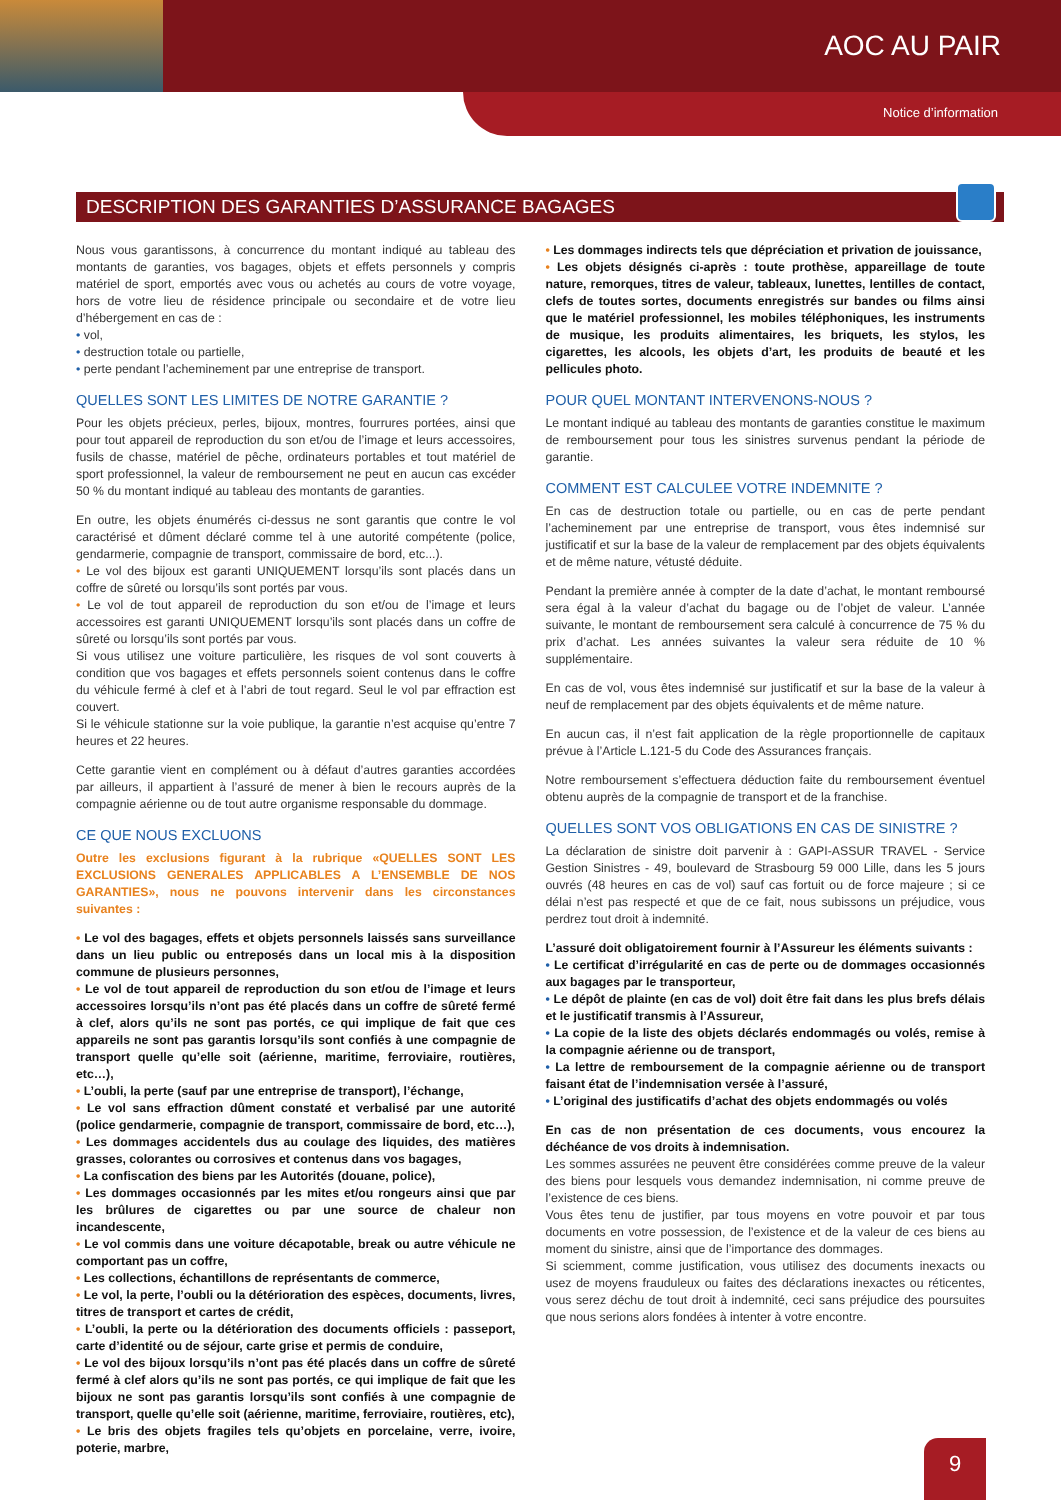AOC AU PAIR
Notice d’information
DESCRIPTION DES GARANTIES D’ASSURANCE BAGAGES
Nous vous garantissons, à concurrence du montant indiqué au tableau des montants de garanties, vos bagages, objets et effets personnels y compris matériel de sport, emportés avec vous ou achetés au cours de votre voyage, hors de votre lieu de résidence principale ou secondaire et de votre lieu d’hébergement en cas de :
• vol,
• destruction totale ou partielle,
• perte pendant l’acheminement par une entreprise de transport.
QUELLES SONT LES LIMITES DE NOTRE GARANTIE ?
Pour les objets précieux, perles, bijoux, montres, fourrures portées, ainsi que pour tout appareil de reproduction du son et/ou de l’image et leurs accessoires, fusils de chasse, matériel de pêche, ordinateurs portables et tout matériel de sport professionnel, la valeur de remboursement ne peut en aucun cas excéder 50 % du montant indiqué au tableau des montants de garanties.
En outre, les objets énumérés ci-dessus ne sont garantis que contre le vol caractérisé et dûment déclaré comme tel à une autorité compétente (police, gendarmerie, compagnie de transport, commissaire de bord, etc...).
• Le vol des bijoux est garanti UNIQUEMENT lorsqu’ils sont placés dans un coffre de sûreté ou lorsqu’ils sont portés par vous.
• Le vol de tout appareil de reproduction du son et/ou de l’image et leurs accessoires est garanti UNIQUEMENT lorsqu’ils sont placés dans un coffre de sûreté ou lorsqu’ils sont portés par vous.
Si vous utilisez une voiture particulière, les risques de vol sont couverts à condition que vos bagages et effets personnels soient contenus dans le coffre du véhicule fermé à clef et à l’abri de tout regard. Seul le vol par effraction est couvert.
Si le véhicule stationne sur la voie publique, la garantie n’est acquise qu’entre 7 heures et 22 heures.
Cette garantie vient en complément ou à défaut d’autres garanties accordées par ailleurs, il appartient à l’assuré de mener à bien le recours auprès de la compagnie aérienne ou de tout autre organisme responsable du dommage.
CE QUE NOUS EXCLUONS
Outre les exclusions figurant à la rubrique «QUELLES SONT LES EXCLUSIONS GENERALES APPLICABLES A L’ENSEMBLE DE NOS GARANTIES», nous ne pouvons intervenir dans les circonstances suivantes :
• Le vol des bagages, effets et objets personnels laissés sans surveillance dans un lieu public ou entreposés dans un local mis à la disposition commune de plusieurs personnes,
• Le vol de tout appareil de reproduction du son et/ou de l’image et leurs accessoires lorsqu’ils n’ont pas été placés dans un coffre de sûreté fermé à clef, alors qu’ils ne sont pas portés, ce qui implique de fait que ces appareils ne sont pas garantis lorsqu’ils sont confiés à une compagnie de transport quelle qu’elle soit (aérienne, maritime, ferroviaire, routières, etc…),
• L’oubli, la perte (sauf par une entreprise de transport), l’échange,
• Le vol sans effraction dûment constaté et verbalisé par une autorité (police gendarmerie, compagnie de transport, commissaire de bord, etc…),
• Les dommages accidentels dus au coulage des liquides, des matières grasses, colorantes ou corrosives et contenus dans vos bagages,
• La confiscation des biens par les Autorités (douane, police),
• Les dommages occasionnés par les mites et/ou rongeurs ainsi que par les brûlures de cigarettes ou par une source de chaleur non incandescente,
• Le vol commis dans une voiture décapotable, break ou autre véhicule ne comportant pas un coffre,
• Les collections, échantillons de représentants de commerce,
• Le vol, la perte, l’oubli ou la détérioration des espèces, documents, livres, titres de transport et cartes de crédit,
• L’oubli, la perte ou la détérioration des documents officiels : passeport, carte d’identité ou de séjour, carte grise et permis de conduire,
• Le vol des bijoux lorsqu’ils n’ont pas été placés dans un coffre de sûreté fermé à clef alors qu’ils ne sont pas portés, ce qui implique de fait que les bijoux ne sont pas garantis lorsqu’ils sont confiés à une compagnie de transport, quelle qu’elle soit (aérienne, maritime, ferroviaire, routières, etc),
• Le bris des objets fragiles tels qu’objets en porcelaine, verre, ivoire, poterie, marbre,
• Les dommages indirects tels que dépréciation et privation de jouissance,
• Les objets désignés ci-après : toute prothèse, appareillage de toute nature, remorques, titres de valeur, tableaux, lunettes, lentilles de contact, clefs de toutes sortes, documents enregistrés sur bandes ou films ainsi que le matériel professionnel, les mobiles téléphoniques, les instruments de musique, les produits alimentaires, les briquets, les stylos, les cigarettes, les alcools, les objets d’art, les produits de beauté et les pellicules photo.
POUR QUEL MONTANT INTERVENONS-NOUS ?
Le montant indiqué au tableau des montants de garanties constitue le maximum de remboursement pour tous les sinistres survenus pendant la période de garantie.
COMMENT EST CALCULEE VOTRE INDEMNITE ?
En cas de destruction totale ou partielle, ou en cas de perte pendant l’acheminement par une entreprise de transport, vous êtes indemnisé sur justificatif et sur la base de la valeur de remplacement par des objets équivalents et de même nature, vétusté déduite.
Pendant la première année à compter de la date d’achat, le montant remboursé sera égal à la valeur d’achat du bagage ou de l’objet de valeur. L’année suivante, le montant de remboursement sera calculé à concurrence de 75 % du prix d’achat. Les années suivantes la valeur sera réduite de 10 % supplémentaire.
En cas de vol, vous êtes indemnisé sur justificatif et sur la base de la valeur à neuf de remplacement par des objets équivalents et de même nature.
En aucun cas, il n’est fait application de la règle proportionnelle de capitaux prévue à l’Article L.121-5 du Code des Assurances français.
Notre remboursement s’effectuera déduction faite du remboursement éventuel obtenu auprès de la compagnie de transport et de la franchise.
QUELLES SONT VOS OBLIGATIONS EN CAS DE SINISTRE ?
La déclaration de sinistre doit parvenir à : GAPI-ASSUR TRAVEL - Service Gestion Sinistres - 49, boulevard de Strasbourg 59 000 Lille, dans les 5 jours ouvrés (48 heures en cas de vol) sauf cas fortuit ou de force majeure ; si ce délai n’est pas respecté et que de ce fait, nous subissons un préjudice, vous perdrez tout droit à indemnité.
L’assuré doit obligatoirement fournir à l’Assureur les éléments suivants :
• Le certificat d’irrégularité en cas de perte ou de dommages occasionnés aux bagages par le transporteur,
• Le dépôt de plainte (en cas de vol) doit être fait dans les plus brefs délais et le justificatif transmis à l’Assureur,
• La copie de la liste des objets déclarés endommagés ou volés, remise à la compagnie aérienne ou de transport,
• La lettre de remboursement de la compagnie aérienne ou de transport faisant état de l’indemnisation versée à l’assuré,
• L’original des justificatifs d’achat des objets endommagés ou volés
En cas de non présentation de ces documents, vous encourez la déchéance de vos droits à indemnisation.
Les sommes assurées ne peuvent être considérées comme preuve de la valeur des biens pour lesquels vous demandez indemnisation, ni comme preuve de l’existence de ces biens.
Vous êtes tenu de justifier, par tous moyens en votre pouvoir et par tous documents en votre possession, de l’existence et de la valeur de ces biens au moment du sinistre, ainsi que de l’importance des dommages.
Si sciemment, comme justification, vous utilisez des documents inexacts ou usez de moyens frauduleux ou faites des déclarations inexactes ou réticentes, vous serez déchu de tout droit à indemnité, ceci sans préjudice des poursuites que nous serions alors fondées à intenter à votre encontre.
9